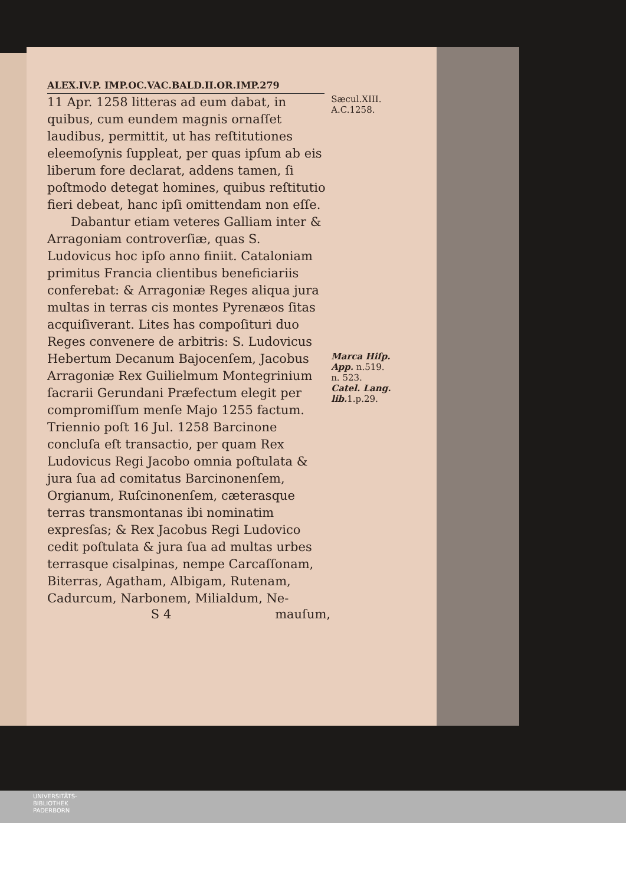ALEX.IV.P. IMP.OC.VAC.BALD.II.OR.IMP.279
11 Apr. 1258 litteras ad eum dabat, in quibus, cum eundem magnis ornaſſet laudibus, permittit, ut has reſtitutiones eleemoſynis ſuppleat, per quas ipſum ab eis liberum fore declarat, addens tamen, ſi poſtmodo detegat homines, quibus reſtitutio fieri debeat, hanc ipſi omittendam non eſſe.
Dabantur etiam veteres Galliam inter & Arragoniam controverſiæ, quas S. Ludovicus hoc ipſo anno finiit. Cataloniam primitus Francia clientibus beneficiariis conferebat: & Arragoniæ Reges aliqua jura multas in terras cis montes Pyrenæos ſitas acquiſiverant. Lites has compoſituri duo Reges convenere de arbitris: S. Ludovicus Hebertum Decanum Bajocenſem, Jacobus Arragoniæ Rex Guilielmum Montegrinium ſacrarii Gerundani Præfectum elegit per compromiſſum menſe Majo 1255 factum. Triennio poſt 16 Jul. 1258 Barcinone concluſa eſt transactio, per quam Rex Ludovicus Regi Jacobo omnia poſtulata & jura ſua ad comitatus Barcinonenſem, Orgianum, Ruſcinonenſem, cæterasque terras transmontanas ibi nominatim expresſas; & Rex Jacobus Regi Ludovico cedit poſtulata & jura ſua ad multas urbes terrasque cisalpinas, nempe Carcaſſonam, Biterras, Agatham, Albigam, Rutenam, Cadurcum, Narbonem, Milialdum, Ne-
Sæcul.XIII.
A.C.1258.
Marca Hiſp. App. n.519.
n. 523.
Catel. Lang. lib. 1.p.29.
S 4 mauſum,
UNIVERSITÄTS-
BIBLIOTHEK
PADERBORN